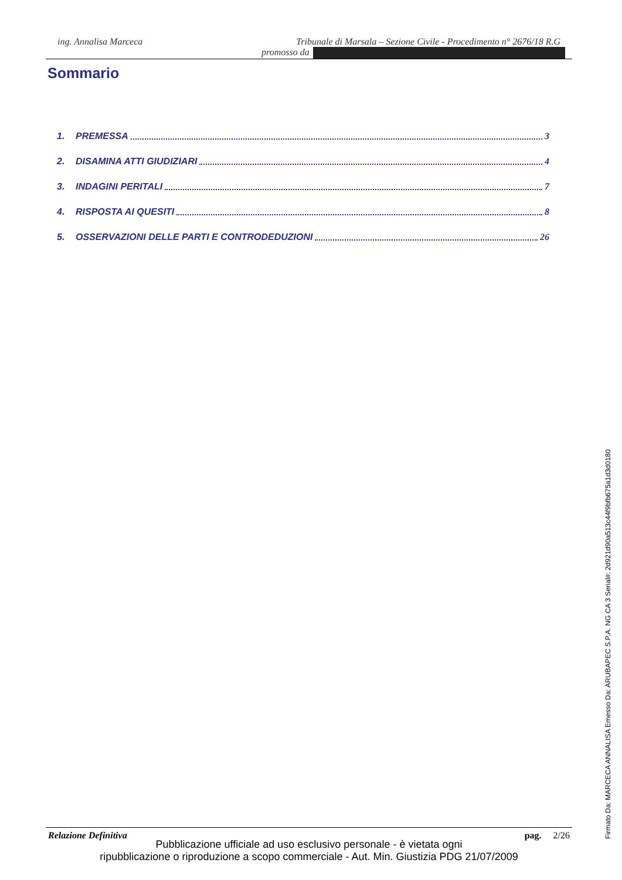ing. Annalisa Marceca Tribunale di Marsala – Sezione Civile - Procedimento n° 2676/18 R.G
promosso da
Sommario
1. PREMESSA 3
2. DISAMINA ATTI GIUDIZIARI 4
3. INDAGINI PERITALI 7
4. RISPOSTA AI QUESITI 8
5. OSSERVAZIONI DELLE PARTI E CONTRODEDUZIONI 26
Relazione Definitiva pag. 2/26
Pubblicazione ufficiale ad uso esclusivo personale - è vietata ogni
ripubblicazione o riproduzione a scopo commerciale - Aut. Min. Giustizia PDG 21/07/2009
Firmato Da: MARCECA ANNALISA Emesso Da: ARUBAPEC S.P.A. NG CA 3 Serial#: 2d921d90a513c44f9bfb675a1d3d0180